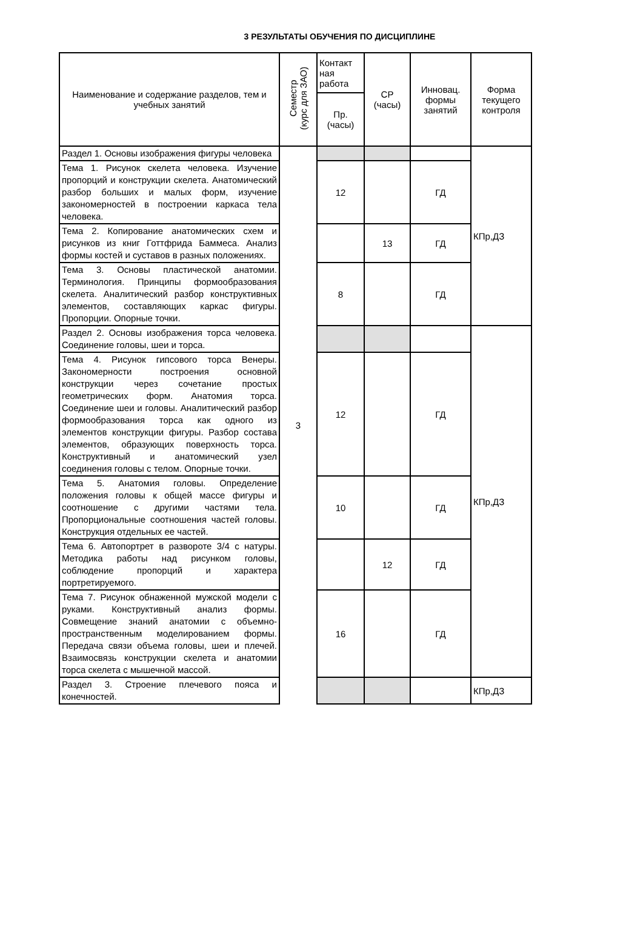3 РЕЗУЛЬТАТЫ ОБУЧЕНИЯ ПО ДИСЦИПЛИНЕ
| Наименование и содержание разделов, тем и учебных занятий | Семестр (курс для ЗАО) | Контакт ная работа | СР (часы) | Инновац. формы занятий | Форма текущего контроля |
| --- | --- | --- | --- | --- | --- |
| | | Пр. (часы) | | | |
| Раздел 1. Основы изображения фигуры человека | 3 | | | | КПр,ДЗ |
| Тема 1. Рисунок скелета человека. Изучение пропорций и конструкции скелета. Анатомический разбор больших и малых форм, изучение закономерностей в построении каркаса тела человека. | | 12 | | ГД | |
| Тема 2. Копирование анатомических схем и рисунков из книг Готтфрида Баммеса. Анализ формы костей и суставов в разных положениях. | | | 13 | ГД | |
| Тема 3. Основы пластической анатомии. Терминология. Принципы формообразования скелета. Аналитический разбор конструктивных элементов, составляющих каркас фигуры. Пропорции. Опорные точки. | | 8 | | ГД | |
| Раздел 2. Основы изображения торса человека. Соединение головы, шеи и торса. | | | | | КПр,ДЗ |
| Тема 4. Рисунок гипсового торса Венеры. Закономерности построения основной конструкции через сочетание простых геометрических форм. Анатомия торса. Соединение шеи и головы. Аналитический разбор формообразования торса как одного из элементов конструкции фигуры. Разбор состава элементов, образующих поверхность торса. Конструктивный и анатомический узел соединения головы с телом. Опорные точки. | | 12 | | ГД | |
| Тема 5. Анатомия головы. Определение положения головы к общей массе фигуры и соотношение с другими частями тела. Пропорциональные соотношения частей головы. Конструкция отдельных ее частей. | | 10 | | ГД | |
| Тема 6. Автопортрет в развороте 3/4 с натуры. Методика работы над рисунком головы, соблюдение пропорций и характера портретируемого. | | | 12 | ГД | |
| Тема 7. Рисунок обнаженной мужской модели с руками. Конструктивный анализ формы. Совмещение знаний анатомии с объемно-пространственным моделированием формы. Передача связи объема головы, шеи и плечей. Взаимосвязь конструкции скелета и анатомии торса скелета с мышечной массой. | | 16 | | ГД | |
| Раздел 3. Строение плечевого пояса и конечностей. | | | | | КПр,ДЗ |